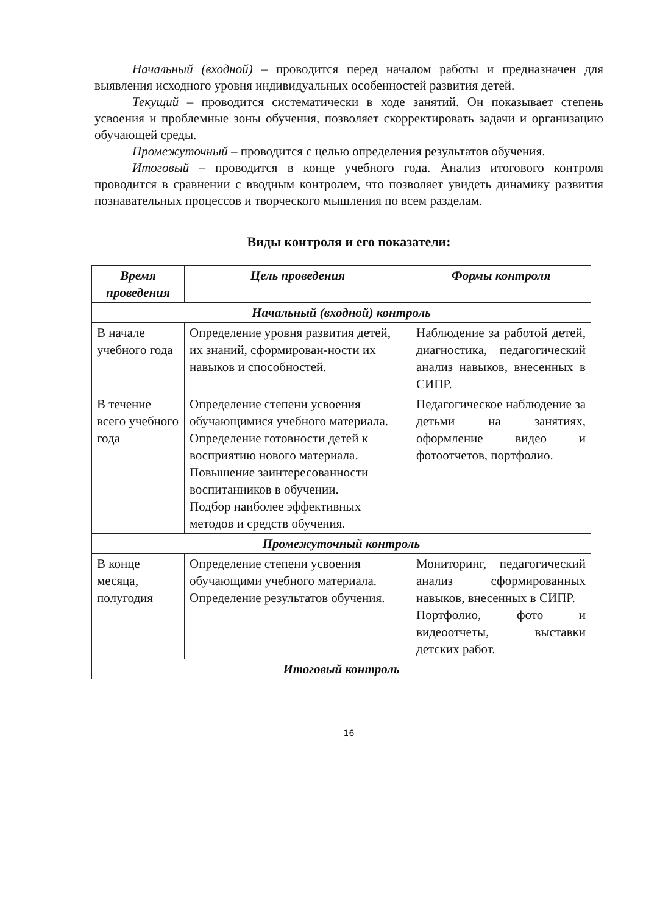Начальный (входной) – проводится перед началом работы и предназначен для выявления исходного уровня индивидуальных особенностей развития детей.
Текущий – проводится систематически в ходе занятий. Он показывает степень усвоения и проблемные зоны обучения, позволяет скорректировать задачи и организацию обучающей среды.
Промежуточный – проводится с целью определения результатов обучения.
Итоговый – проводится в конце учебного года. Анализ итогового контроля проводится в сравнении с вводным контролем, что позволяет увидеть динамику развития познавательных процессов и творческого мышления по всем разделам.
Виды контроля и его показатели:
| Время проведения | Цель проведения | Формы контроля |
| --- | --- | --- |
| Начальный (входной) контроль | | |
| В начале учебного года | Определение уровня развития детей, их знаний, сформирован-ности их навыков и способностей. | Наблюдение за работой детей, диагностика, педагогический анализ навыков, внесенных в СИПР. |
| В течение всего учебного года | Определение степени усвоения обучающимися учебного материала. Определение готовности детей к восприятию нового материала. Повышение заинтересованности воспитанников в обучении. Подбор наиболее эффективных методов и средств обучения. | Педагогическое наблюдение за детьми на занятиях, оформление видео и фотоотчетов, портфолио. |
| Промежуточный контроль | | |
| В конце месяца, полугодия | Определение степени усвоения обучающими учебного материала. Определение результатов обучения. | Мониторинг, педагогический анализ сформированных навыков, внесенных в СИПР. Портфолио, фото и видеоотчеты, выставки детских работ. |
| Итоговый контроль | | |
16